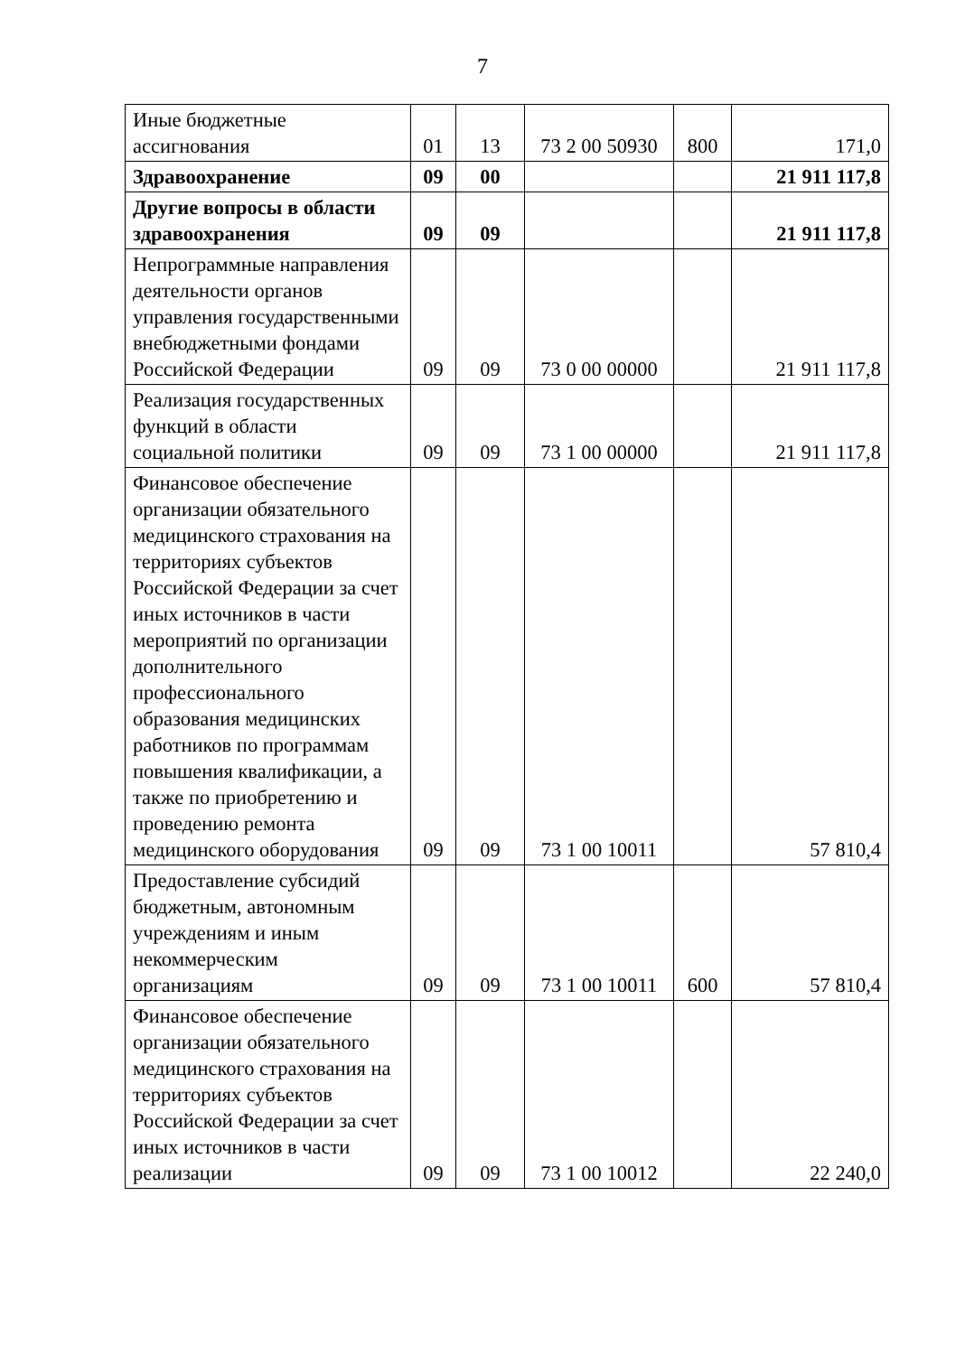7
| Иные бюджетные ассигнования | 01 | 13 | 73 2 00 50930 | 800 | 171,0 |
| Здравоохранение | 09 | 00 | | | 21 911 117,8 |
| Другие вопросы в области здравоохранения | 09 | 09 | | | 21 911 117,8 |
| Непрограммные направления деятельности органов управления государственными внебюджетными фондами Российской Федерации | 09 | 09 | 73 0 00 00000 | | 21 911 117,8 |
| Реализация государственных функций в области социальной политики | 09 | 09 | 73 1 00 00000 | | 21 911 117,8 |
| Финансовое обеспечение организации обязательного медицинского страхования на территориях субъектов Российской Федерации за счет иных источников в части мероприятий по организации дополнительного профессионального образования медицинских работников по программам повышения квалификации, а также по приобретению и проведению ремонта медицинского оборудования | 09 | 09 | 73 1 00 10011 | | 57 810,4 |
| Предоставление субсидий бюджетным, автономным учреждениям и иным некоммерческим организациям | 09 | 09 | 73 1 00 10011 | 600 | 57 810,4 |
| Финансовое обеспечение организации обязательного медицинского страхования на территориях субъектов Российской Федерации за счет иных источников в части реализации | 09 | 09 | 73 1 00 10012 | | 22 240,0 |